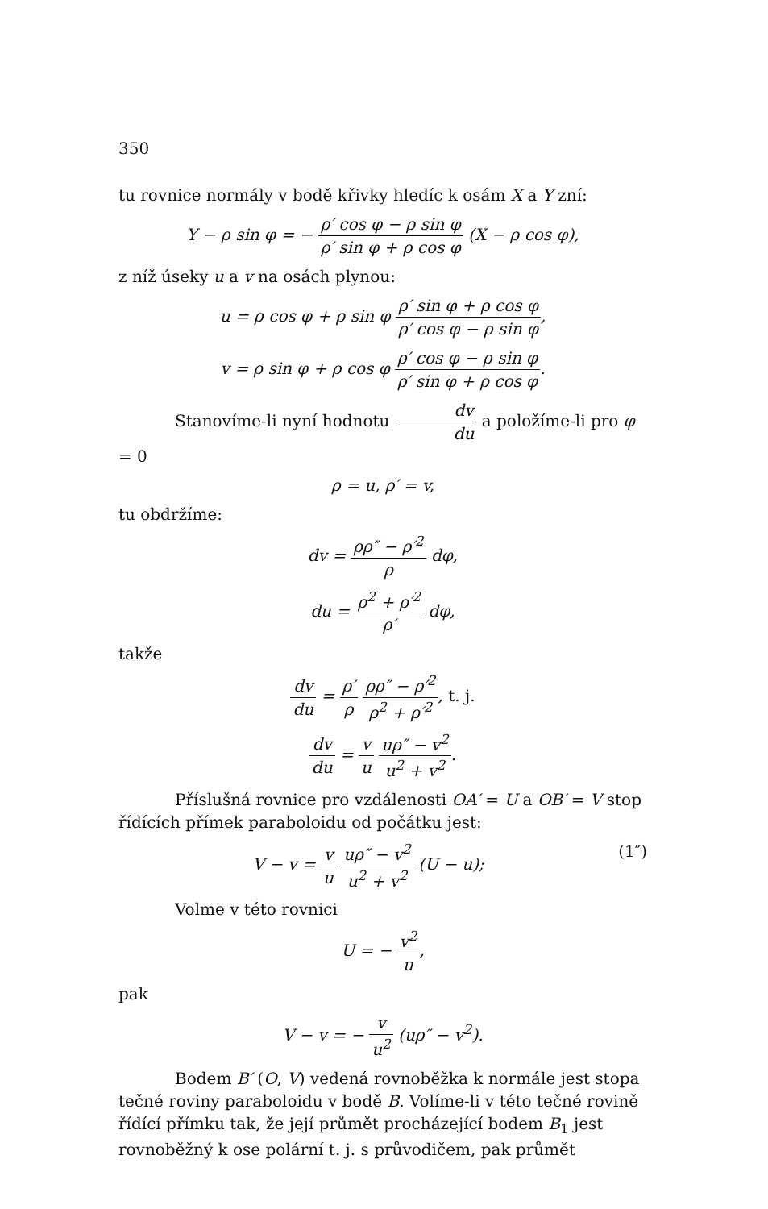350
tu rovnice normály v bodě křivky hledíc k osám X a Y zní:
Y − ρ sin φ = − ρ′ cos φ − ρ sin φ ρ′ sin φ + ρ cos φ (X − ρ cos φ),
z níž úseky u a v na osách plynou:
u = ρ cos φ + ρ sin φ ρ′ sin φ + ρ cos φ ρ′ cos φ − ρ sin φ,
v = ρ sin φ + ρ cos φ ρ′ cos φ − ρ sin φ ρ′ sin φ + ρ cos φ.
Stanovíme-li nyní hodnotu dv du a položíme-li pro φ = 0
ρ = u, ρ′ = v,
tu obdržíme:
dv = ρρ″ − ρ′<sup>2</sup> ρ dφ,
du = ρ<sup>2</sup> + ρ′<sup>2</sup> ρ′ dφ,
takže
dv du = ρ′ ρ ρρ″ − ρ′<sup>2</sup> ρ<sup>2</sup> + ρ′<sup>2</sup>, t. j.
dv du = v u uρ″ − v<sup>2</sup> u<sup>2</sup> + v<sup>2</sup>.
Příslušná rovnice pro vzdálenosti OA′ = U a OB′ = V stop řídících přímek paraboloidu od počátku jest:
(1″) V − v = v u uρ″ − v<sup>2</sup> u<sup>2</sup> + v<sup>2</sup> (U − u);
Volme v této rovnici
U = − v<sup>2</sup> u,
pak
V − v = − v u<sup>2</sup> (uρ″ − v<sup>2</sup>).
Bodem B′ (O, V) vedená rovnoběžka k normále jest stopa tečné roviny paraboloidu v bodě B. Volíme-li v této tečné rovině řídící přímku tak, že její průmět procházející bodem B<sub>1</sub> jest rovnoběžný k ose polární t. j. s průvodičem, pak průmět